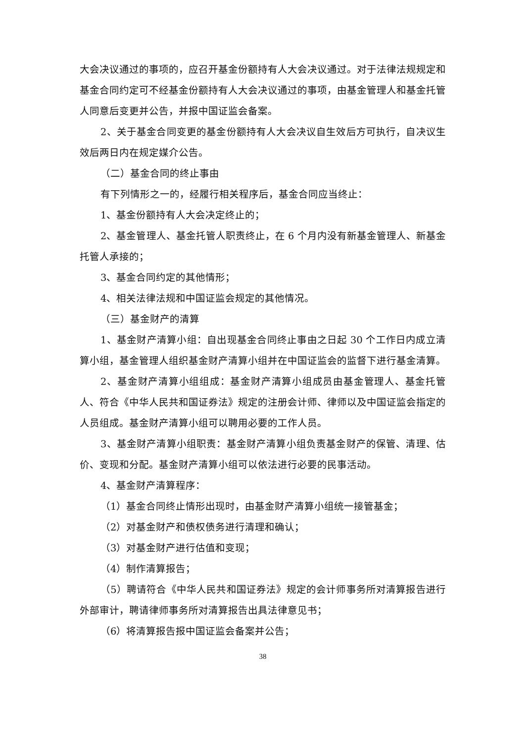大会决议通过的事项的，应召开基金份额持有人大会决议通过。对于法律法规规定和基金合同约定可不经基金份额持有人大会决议通过的事项，由基金管理人和基金托管人同意后变更并公告，并报中国证监会备案。
2、关于基金合同变更的基金份额持有人大会决议自生效后方可执行，自决议生效后两日内在规定媒介公告。
（二）基金合同的终止事由
有下列情形之一的，经履行相关程序后，基金合同应当终止：
1、基金份额持有人大会决定终止的；
2、基金管理人、基金托管人职责终止，在 6 个月内没有新基金管理人、新基金托管人承接的；
3、基金合同约定的其他情形；
4、相关法律法规和中国证监会规定的其他情况。
（三）基金财产的清算
1、基金财产清算小组：自出现基金合同终止事由之日起 30 个工作日内成立清算小组，基金管理人组织基金财产清算小组并在中国证监会的监督下进行基金清算。
2、基金财产清算小组组成：基金财产清算小组成员由基金管理人、基金托管人、符合《中华人民共和国证券法》规定的注册会计师、律师以及中国证监会指定的人员组成。基金财产清算小组可以聘用必要的工作人员。
3、基金财产清算小组职责：基金财产清算小组负责基金财产的保管、清理、估价、变现和分配。基金财产清算小组可以依法进行必要的民事活动。
4、基金财产清算程序：
（1）基金合同终止情形出现时，由基金财产清算小组统一接管基金；
（2）对基金财产和债权债务进行清理和确认；
（3）对基金财产进行估值和变现；
（4）制作清算报告；
（5）聘请符合《中华人民共和国证券法》规定的会计师事务所对清算报告进行外部审计，聘请律师事务所对清算报告出具法律意见书；
（6）将清算报告报中国证监会备案并公告；
38